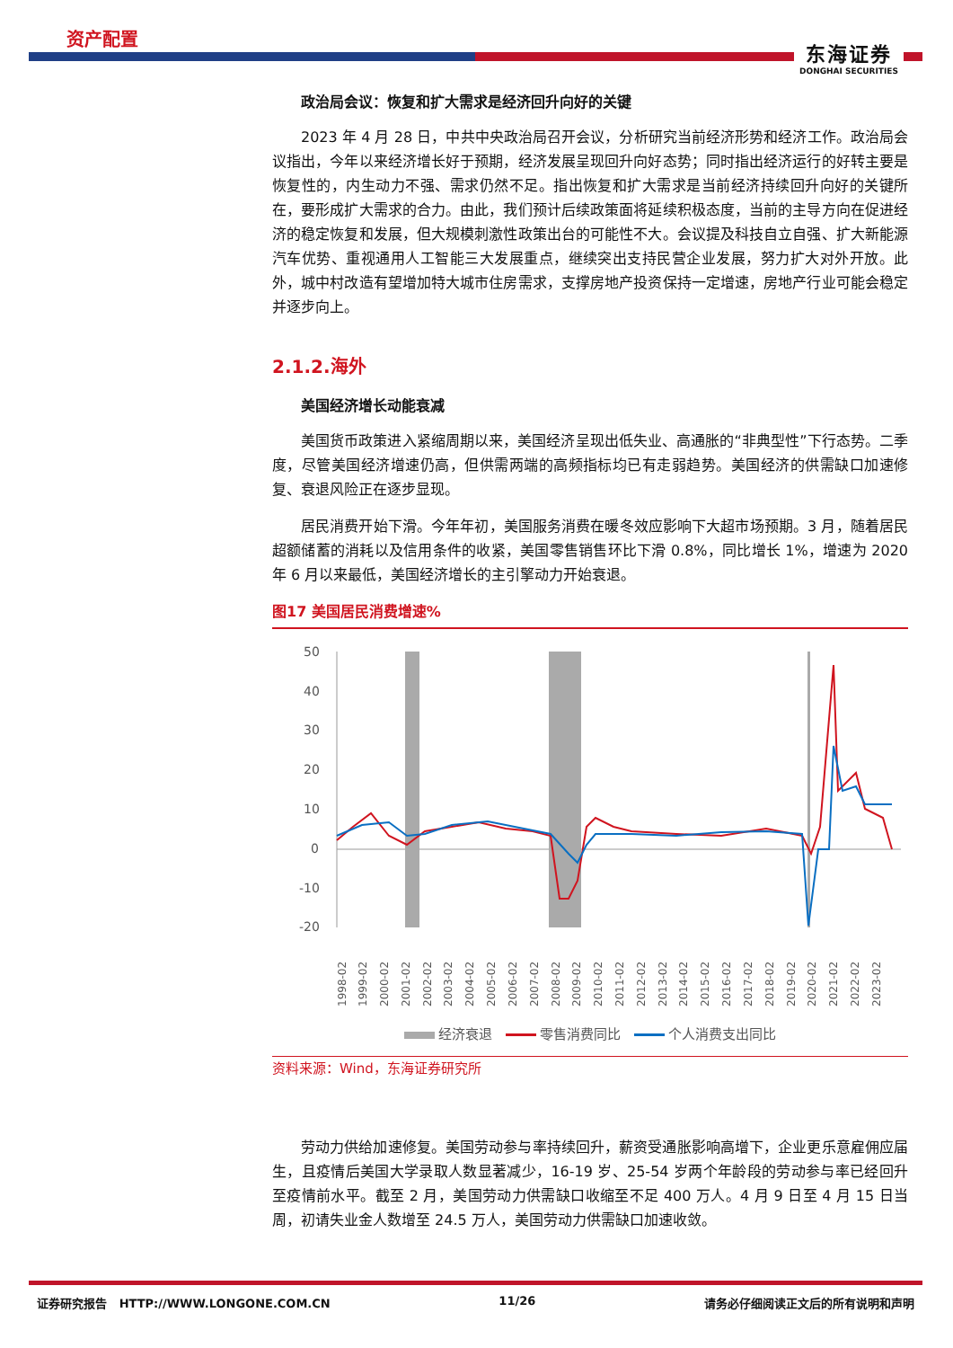资产配置
东海证券
DONGHAI SECURITIES
政治局会议：恢复和扩大需求是经济回升向好的关键
2023 年 4 月 28 日，中共中央政治局召开会议，分析研究当前经济形势和经济工作。政治局会议指出，今年以来经济增长好于预期，经济发展呈现回升向好态势；同时指出经济运行的好转主要是恢复性的，内生动力不强、需求仍然不足。指出恢复和扩大需求是当前经济持续回升向好的关键所在，要形成扩大需求的合力。由此，我们预计后续政策面将延续积极态度，当前的主导方向在促进经济的稳定恢复和发展，但大规模刺激性政策出台的可能性不大。会议提及科技自立自强、扩大新能源汽车优势、重视通用人工智能三大发展重点，继续突出支持民营企业发展，努力扩大对外开放。此外，城中村改造有望增加特大城市住房需求，支撑房地产投资保持一定增速，房地产行业可能会稳定并逐步向上。
2.1.2.海外
美国经济增长动能衰减
美国货币政策进入紧缩周期以来，美国经济呈现出低失业、高通胀的“非典型性”下行态势。二季度，尽管美国经济增速仍高，但供需两端的高频指标均已有走弱趋势。美国经济的供需缺口加速修复、衰退风险正在逐步显现。
居民消费开始下滑。今年年初，美国服务消费在暖冬效应影响下大超市场预期。3 月，随着居民超额储蓄的消耗以及信用条件的收紧，美国零售销售环比下滑 0.8%，同比增长 1%，增速为 2020 年 6 月以来最低，美国经济增长的主引擎动力开始衰退。
图17 美国居民消费增速%
50
40
30
20
10
0
-10
-20
1998-02
1999-02
2000-02
2001-02
2002-02
2003-02
2004-02
2005-02
2006-02
2007-02
2008-02
2009-02
2010-02
2011-02
2012-02
2013-02
2014-02
2015-02
2016-02
2017-02
2018-02
2019-02
2020-02
2021-02
2022-02
2023-02
经济衰退 零售消费同比 个人消费支出同比
资料来源：Wind，东海证券研究所
劳动力供给加速修复。美国劳动参与率持续回升，薪资受通胀影响高增下，企业更乐意雇佣应届生，且疫情后美国大学录取人数显著减少，16-19 岁、25-54 岁两个年龄段的劳动参与率已经回升至疫情前水平。截至 2 月，美国劳动力供需缺口收缩至不足 400 万人。4 月 9 日至 4 月 15 日当周，初请失业金人数增至 24.5 万人，美国劳动力供需缺口加速收敛。
证券研究报告 HTTP://WWW.LONGONE.COM.CN 11/26 请务必仔细阅读正文后的所有说明和声明